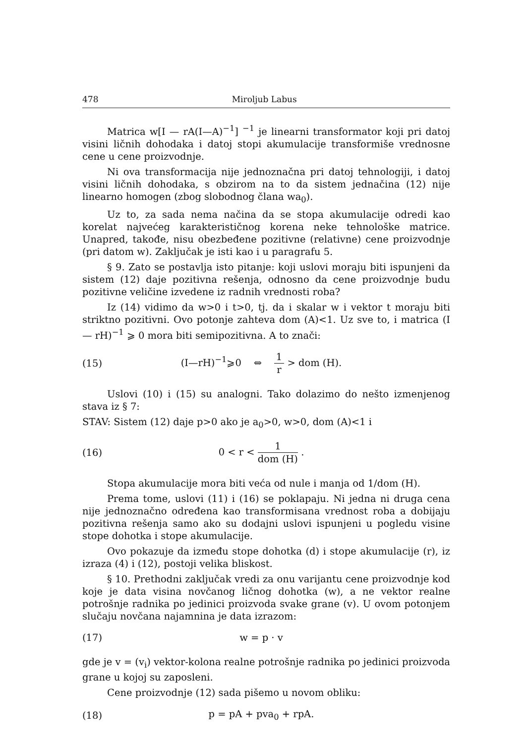478 Miroljub Labus
Matrica w[I — rA(I—A)<sup>−1</sup>] <sup>−1</sup> je linearni transformator koji pri datoj visini ličnih dohodaka i datoj stopi akumulacije transformiše vrednosne cene u cene proizvodnje.
Ni ova transformacija nije jednoznačna pri datoj tehnologiji, i datoj visini ličnih dohodaka, s obzirom na to da sistem jednačina (12) nije linearno homogen (zbog slobodnog člana wa<sub>0</sub>).
Uz to, za sada nema načina da se stopa akumulacije odredi kao korelat najvećeg karakterističnog korena neke tehnološke matrice. Unapred, takođe, nisu obezbeđene pozitivne (relativne) cene proizvodnje (pri datom w). Zaključak je isti kao i u paragrafu 5.
§ 9. Zato se postavlja isto pitanje: koji uslovi moraju biti ispunjeni da sistem (12) daje pozitivna rešenja, odnosno da cene proizvodnje budu pozitivne veličine izvedene iz radnih vrednosti roba?
Iz (14) vidimo da w>0 i t>0, tj. da i skalar w i vektor t moraju biti striktno pozitivni. Ovo potonje zahteva dom (A)<1. Uz sve to, i matrica (I — rH)<sup>−1</sup> ⩾ 0 mora biti semipozitivna. A to znači:
(15) (I—rH)<sup>−1</sup>⩾0 ⇔ 1 r > dom (H).
Uslovi (10) i (15) su analogni. Tako dolazimo do nešto izmenjenog stava iz § 7:
STAV: Sistem (12) daje p>0 ako je a<sub>0</sub>>0, w>0, dom (A)<1 i
(16) 0 < r < 1 dom (H) .
Stopa akumulacije mora biti veća od nule i manja od 1/dom (H).
Prema tome, uslovi (11) i (16) se poklapaju. Ni jedna ni druga cena nije jednoznačno određena kao transformisana vrednost roba a dobijaju pozitivna rešenja samo ako su dodajni uslovi ispunjeni u pogledu visine stope dohotka i stope akumulacije.
Ovo pokazuje da između stope dohotka (d) i stope akumulacije (r), iz izraza (4) i (12), postoji velika bliskost.
§ 10. Prethodni zaključak vredi za onu varijantu cene proizvodnje kod koje je data visina novčanog ličnog dohotka (w), a ne vektor realne potrošnje radnika po jedinici proizvoda svake grane (v). U ovom potonjem slučaju novčana najamnina je data izrazom:
(17) w = p · v
gde je v = (v<sub>i</sub>) vektor-kolona realne potrošnje radnika po jedinici proizvoda grane u kojoj su zaposleni.
Cene proizvodnje (12) sada pišemo u novom obliku:
(18) p = pA + pva<sub>0</sub> + rpA.